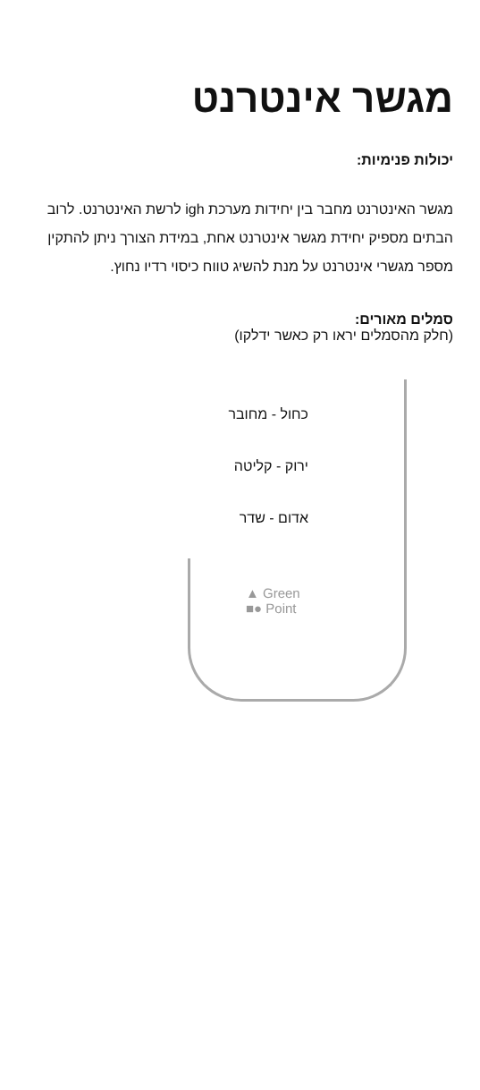מגשר אינטרנט
יכולות פנימיות:
מגשר האינטרנט מחבר בין יחידות מערכת igh לרשת האינטרנט. לרוב הבתים מספיק יחידת מגשר אינטרנט אחת, במידת הצורך ניתן להתקין מספר מגשרי אינטרנט על מנת להשיג טווח כיסוי רדיו נחוץ.
סמלים מאורים:
(חלק מהסמלים יראו רק כאשר ידלקו)
כחול - מחובר
ירוק - קליטה
אדום - שדר
▲ Green
■● Point